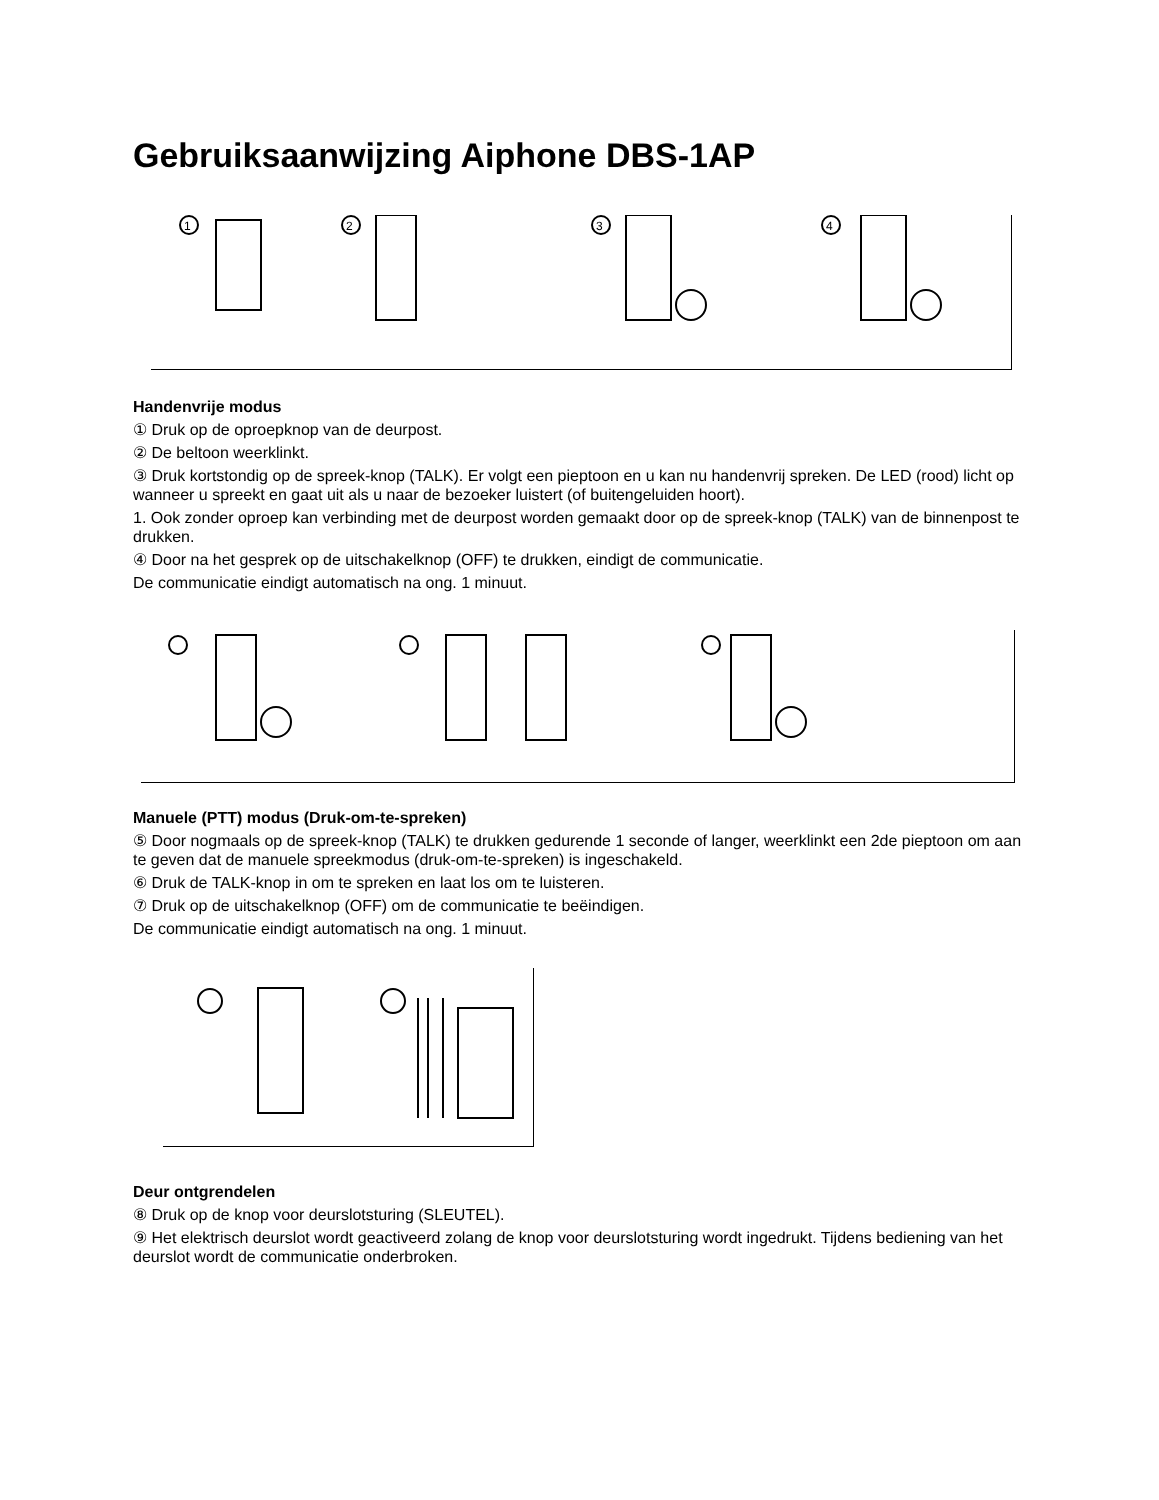Gebruiksaanwijzing Aiphone DBS-1AP
1
2
3
4
Handenvrije modus
① Druk op de oproepknop van de deurpost.
② De beltoon weerklinkt.
③ Druk kortstondig op de spreek-knop (TALK). Er volgt een pieptoon en u kan nu handenvrij spreken. De LED (rood) licht op wanneer u spreekt en gaat uit als u naar de bezoeker luistert (of buitengeluiden hoort).
1. Ook zonder oproep kan verbinding met de deurpost worden gemaakt door op de spreek-knop (TALK) van de binnenpost te drukken.
④ Door na het gesprek op de uitschakelknop (OFF) te drukken, eindigt de communicatie.
De communicatie eindigt automatisch na ong. 1 minuut.
Manuele (PTT) modus (Druk-om-te-spreken)
⑤ Door nogmaals op de spreek-knop (TALK) te drukken gedurende 1 seconde of langer, weerklinkt een 2de pieptoon om aan te geven dat de manuele spreekmodus (druk-om-te-spreken) is ingeschakeld.
⑥ Druk de TALK-knop in om te spreken en laat los om te luisteren.
⑦ Druk op de uitschakelknop (OFF) om de communicatie te beëindigen.
De communicatie eindigt automatisch na ong. 1 minuut.
Deur ontgrendelen
⑧ Druk op de knop voor deurslotsturing (SLEUTEL).
⑨ Het elektrisch deurslot wordt geactiveerd zolang de knop voor deurslotsturing wordt ingedrukt. Tijdens bediening van het deurslot wordt de communicatie onderbroken.